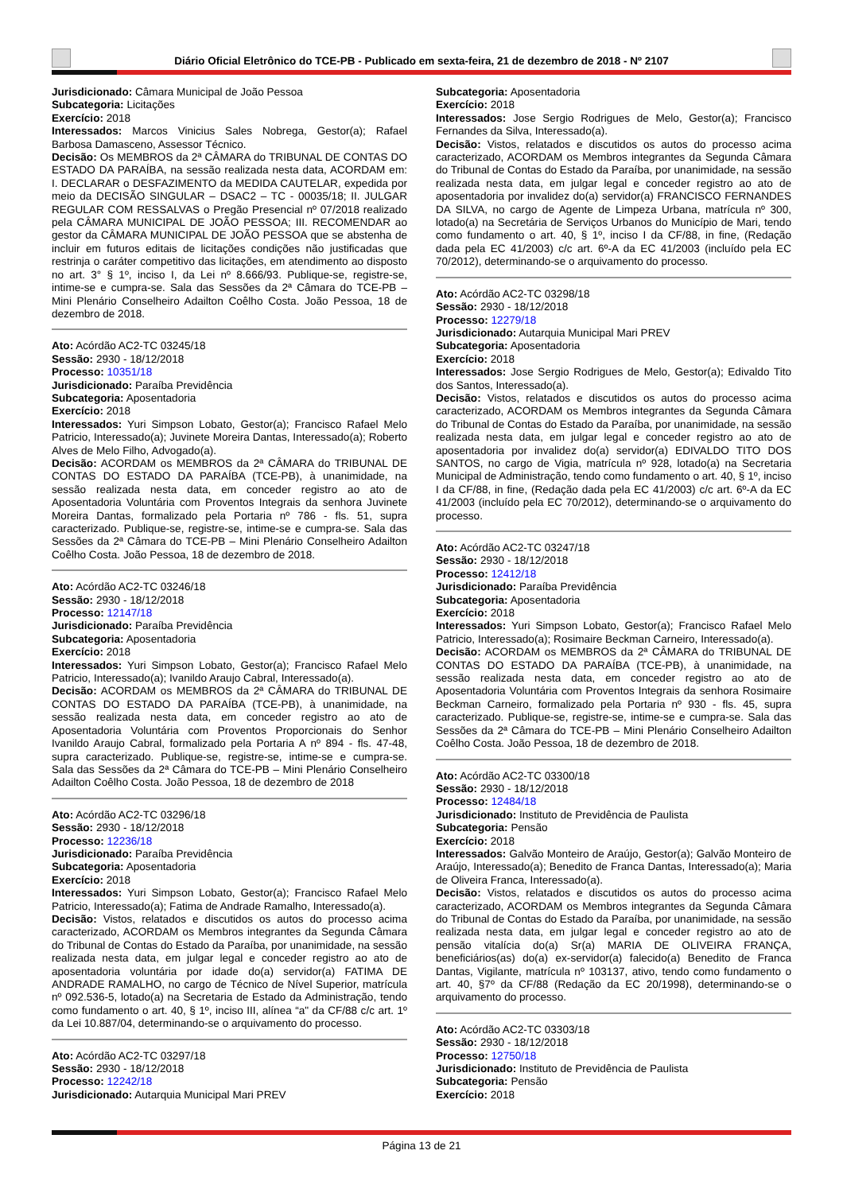Diário Oficial Eletrônico do TCE-PB - Publicado em sexta-feira, 21 de dezembro de 2018 - Nº 2107
Jurisdicionado: Câmara Municipal de João Pessoa
Subcategoria: Licitações
Exercício: 2018
Interessados: Marcos Vinicius Sales Nobrega, Gestor(a); Rafael Barbosa Damasceno, Assessor Técnico.
Decisão: Os MEMBROS da 2ª CÂMARA do TRIBUNAL DE CONTAS DO ESTADO DA PARAÍBA, na sessão realizada nesta data, ACORDAM em: I. DECLARAR o DESFAZIMENTO da MEDIDA CAUTELAR, expedida por meio da DECISÃO SINGULAR – DSAC2 – TC - 00035/18; II. JULGAR REGULAR COM RESSALVAS o Pregão Presencial nº 07/2018 realizado pela CÂMARA MUNICIPAL DE JOÃO PESSOA; III. RECOMENDAR ao gestor da CÂMARA MUNICIPAL DE JOÃO PESSOA que se abstenha de incluir em futuros editais de licitações condições não justificadas que restrinja o caráter competitivo das licitações, em atendimento ao disposto no art. 3° § 1º, inciso I, da Lei nº 8.666/93. Publique-se, registre-se, intime-se e cumpra-se. Sala das Sessões da 2ª Câmara do TCE-PB – Mini Plenário Conselheiro Adailton Coêlho Costa. João Pessoa, 18 de dezembro de 2018.
Ato: Acórdão AC2-TC 03245/18
Sessão: 2930 - 18/12/2018
Processo: 10351/18
Jurisdicionado: Paraíba Previdência
Subcategoria: Aposentadoria
Exercício: 2018
Interessados: Yuri Simpson Lobato, Gestor(a); Francisco Rafael Melo Patricio, Interessado(a); Juvinete Moreira Dantas, Interessado(a); Roberto Alves de Melo Filho, Advogado(a).
Decisão: ACORDAM os MEMBROS da 2ª CÂMARA do TRIBUNAL DE CONTAS DO ESTADO DA PARAÍBA (TCE-PB), à unanimidade, na sessão realizada nesta data, em conceder registro ao ato de Aposentadoria Voluntária com Proventos Integrais da senhora Juvinete Moreira Dantas, formalizado pela Portaria nº 786 - fls. 51, supra caracterizado. Publique-se, registre-se, intime-se e cumpra-se. Sala das Sessões da 2ª Câmara do TCE-PB – Mini Plenário Conselheiro Adailton Coêlho Costa. João Pessoa, 18 de dezembro de 2018.
Ato: Acórdão AC2-TC 03246/18
Sessão: 2930 - 18/12/2018
Processo: 12147/18
Jurisdicionado: Paraíba Previdência
Subcategoria: Aposentadoria
Exercício: 2018
Interessados: Yuri Simpson Lobato, Gestor(a); Francisco Rafael Melo Patricio, Interessado(a); Ivanildo Araujo Cabral, Interessado(a).
Decisão: ACORDAM os MEMBROS da 2ª CÂMARA do TRIBUNAL DE CONTAS DO ESTADO DA PARAÍBA (TCE-PB), à unanimidade, na sessão realizada nesta data, em conceder registro ao ato de Aposentadoria Voluntária com Proventos Proporcionais do Senhor Ivanildo Araujo Cabral, formalizado pela Portaria A nº 894 - fls. 47-48, supra caracterizado. Publique-se, registre-se, intime-se e cumpra-se. Sala das Sessões da 2ª Câmara do TCE-PB – Mini Plenário Conselheiro Adailton Coêlho Costa. João Pessoa, 18 de dezembro de 2018
Ato: Acórdão AC2-TC 03296/18
Sessão: 2930 - 18/12/2018
Processo: 12236/18
Jurisdicionado: Paraíba Previdência
Subcategoria: Aposentadoria
Exercício: 2018
Interessados: Yuri Simpson Lobato, Gestor(a); Francisco Rafael Melo Patricio, Interessado(a); Fatima de Andrade Ramalho, Interessado(a).
Decisão: Vistos, relatados e discutidos os autos do processo acima caracterizado, ACORDAM os Membros integrantes da Segunda Câmara do Tribunal de Contas do Estado da Paraíba, por unanimidade, na sessão realizada nesta data, em julgar legal e conceder registro ao ato de aposentadoria voluntária por idade do(a) servidor(a) FATIMA DE ANDRADE RAMALHO, no cargo de Técnico de Nível Superior, matrícula nº 092.536-5, lotado(a) na Secretaria de Estado da Administração, tendo como fundamento o art. 40, § 1º, inciso III, alínea “a" da CF/88 c/c art. 1º da Lei 10.887/04, determinando-se o arquivamento do processo.
Ato: Acórdão AC2-TC 03297/18
Sessão: 2930 - 18/12/2018
Processo: 12242/18
Jurisdicionado: Autarquia Municipal Mari PREV
Subcategoria: Aposentadoria
Exercício: 2018
Interessados: Jose Sergio Rodrigues de Melo, Gestor(a); Francisco Fernandes da Silva, Interessado(a).
Decisão: Vistos, relatados e discutidos os autos do processo acima caracterizado, ACORDAM os Membros integrantes da Segunda Câmara do Tribunal de Contas do Estado da Paraíba, por unanimidade, na sessão realizada nesta data, em julgar legal e conceder registro ao ato de aposentadoria por invalidez do(a) servidor(a) FRANCISCO FERNANDES DA SILVA, no cargo de Agente de Limpeza Urbana, matrícula nº 300, lotado(a) na Secretária de Serviços Urbanos do Município de Mari, tendo como fundamento o art. 40, § 1º, inciso I da CF/88, in fine, (Redação dada pela EC 41/2003) c/c art. 6º-A da EC 41/2003 (incluído pela EC 70/2012), determinando-se o arquivamento do processo.
Ato: Acórdão AC2-TC 03298/18
Sessão: 2930 - 18/12/2018
Processo: 12279/18
Jurisdicionado: Autarquia Municipal Mari PREV
Subcategoria: Aposentadoria
Exercício: 2018
Interessados: Jose Sergio Rodrigues de Melo, Gestor(a); Edivaldo Tito dos Santos, Interessado(a).
Decisão: Vistos, relatados e discutidos os autos do processo acima caracterizado, ACORDAM os Membros integrantes da Segunda Câmara do Tribunal de Contas do Estado da Paraíba, por unanimidade, na sessão realizada nesta data, em julgar legal e conceder registro ao ato de aposentadoria por invalidez do(a) servidor(a) EDIVALDO TITO DOS SANTOS, no cargo de Vigia, matrícula nº 928, lotado(a) na Secretaria Municipal de Administração, tendo como fundamento o art. 40, § 1º, inciso I da CF/88, in fine, (Redação dada pela EC 41/2003) c/c art. 6º-A da EC 41/2003 (incluído pela EC 70/2012), determinando-se o arquivamento do processo.
Ato: Acórdão AC2-TC 03247/18
Sessão: 2930 - 18/12/2018
Processo: 12412/18
Jurisdicionado: Paraíba Previdência
Subcategoria: Aposentadoria
Exercício: 2018
Interessados: Yuri Simpson Lobato, Gestor(a); Francisco Rafael Melo Patricio, Interessado(a); Rosimaire Beckman Carneiro, Interessado(a).
Decisão: ACORDAM os MEMBROS da 2ª CÂMARA do TRIBUNAL DE CONTAS DO ESTADO DA PARAÍBA (TCE-PB), à unanimidade, na sessão realizada nesta data, em conceder registro ao ato de Aposentadoria Voluntária com Proventos Integrais da senhora Rosimaire Beckman Carneiro, formalizado pela Portaria nº 930 - fls. 45, supra caracterizado. Publique-se, registre-se, intime-se e cumpra-se. Sala das Sessões da 2ª Câmara do TCE-PB – Mini Plenário Conselheiro Adailton Coêlho Costa. João Pessoa, 18 de dezembro de 2018.
Ato: Acórdão AC2-TC 03300/18
Sessão: 2930 - 18/12/2018
Processo: 12484/18
Jurisdicionado: Instituto de Previdência de Paulista
Subcategoria: Pensão
Exercício: 2018
Interessados: Galvão Monteiro de Araújo, Gestor(a); Galvão Monteiro de Araújo, Interessado(a); Benedito de Franca Dantas, Interessado(a); Maria de Oliveira Franca, Interessado(a).
Decisão: Vistos, relatados e discutidos os autos do processo acima caracterizado, ACORDAM os Membros integrantes da Segunda Câmara do Tribunal de Contas do Estado da Paraíba, por unanimidade, na sessão realizada nesta data, em julgar legal e conceder registro ao ato de pensão vitalícia do(a) Sr(a) MARIA DE OLIVEIRA FRANÇA, beneficiários(as) do(a) ex-servidor(a) falecido(a) Benedito de Franca Dantas, Vigilante, matrícula nº 103137, ativo, tendo como fundamento o art. 40, §7º da CF/88 (Redação da EC 20/1998), determinando-se o arquivamento do processo.
Ato: Acórdão AC2-TC 03303/18
Sessão: 2930 - 18/12/2018
Processo: 12750/18
Jurisdicionado: Instituto de Previdência de Paulista
Subcategoria: Pensão
Exercício: 2018
Página 13 de 21